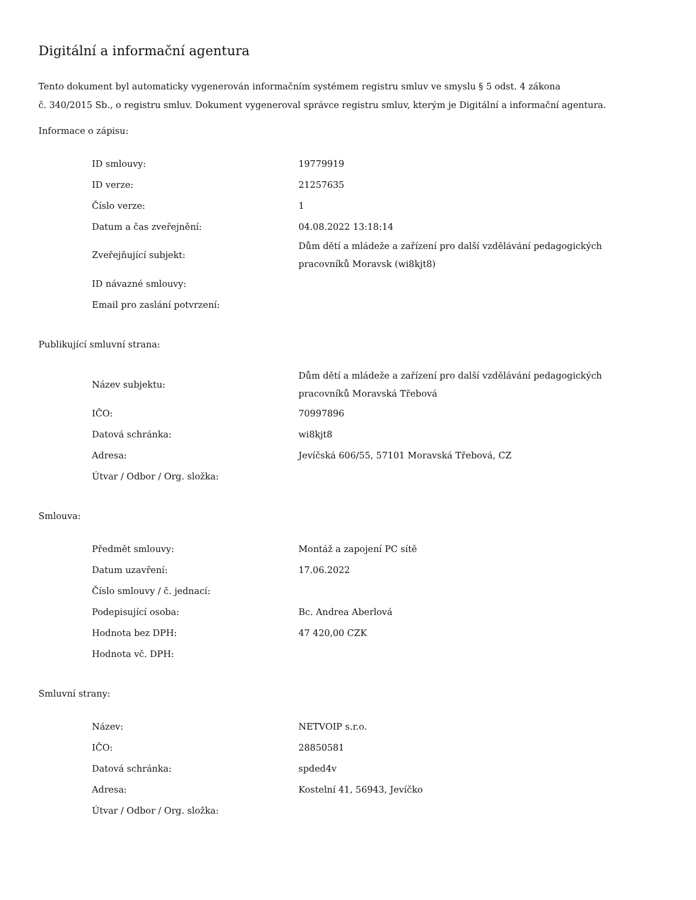Digitální a informační agentura
Tento dokument byl automaticky vygenerován informačním systémem registru smluv ve smyslu § 5 odst. 4 zákona
č. 340/2015 Sb., o registru smluv. Dokument vygeneroval správce registru smluv, kterým je Digitální a informační agentura.
Informace o zápisu:
| ID smlouvy: | 19779919 |
| ID verze: | 21257635 |
| Číslo verze: | 1 |
| Datum a čas zveřejnění: | 04.08.2022 13:18:14 |
| Zveřejňující subjekt: | Dům dětí a mládeže a zařízení pro další vzdělávání pedagogických pracovníků Moravsk (wi8kjt8) |
| ID návazné smlouvy: | |
| Email pro zaslání potvrzení: | |
Publikující smluvní strana:
| Název subjektu: | Dům dětí a mládeže a zařízení pro další vzdělávání pedagogických pracovníků Moravská Třebová |
| IČO: | 70997896 |
| Datová schránka: | wi8kjt8 |
| Adresa: | Jevíčská 606/55, 57101 Moravská Třebová, CZ |
| Útvar / Odbor / Org. složka: | |
Smlouva:
| Předmět smlouvy: | Montáž a zapojení PC sítě |
| Datum uzavření: | 17.06.2022 |
| Číslo smlouvy / č. jednací: | |
| Podepisující osoba: | Bc. Andrea Aberlová |
| Hodnota bez DPH: | 47 420,00 CZK |
| Hodnota vč. DPH: | |
Smluvní strany:
| Název: | NETVOIP s.r.o. |
| IČO: | 28850581 |
| Datová schránka: | spded4v |
| Adresa: | Kostelní 41, 56943, Jevíčko |
| Útvar / Odbor / Org. složka: | |